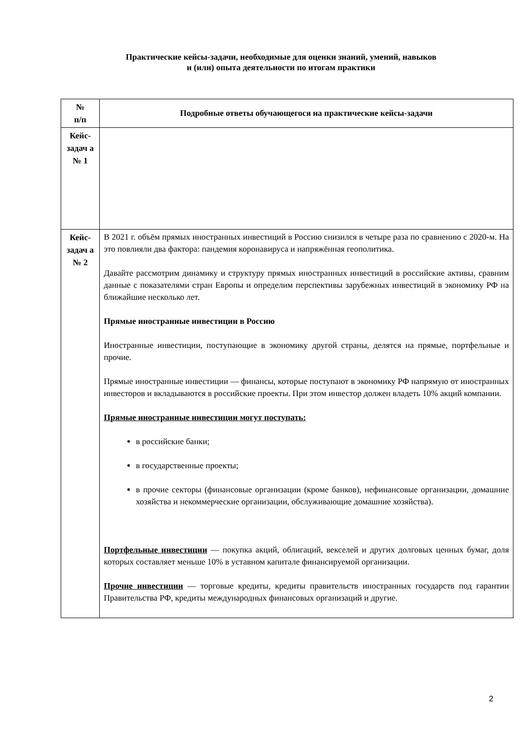Практические кейсы-задачи, необходимые для оценки знаний, умений, навыков
и (или) опыта деятельности по итогам практики
| № п/п | Подробные ответы обучающегося на практические кейсы-задачи |
| --- | --- |
| Кейс-задач а № 1 | |
| Кейс-задач а № 2 | В 2021 г. объём прямых иностранных инвестиций в Россию снизился в четыре раза по сравнению с 2020-м. На это повлияли два фактора: пандемия коронавируса и напряжённая геополитика. Давайте рассмотрим динамику и структуру прямых иностранных инвестиций в российские активы, сравним данные с показателями стран Европы и определим перспективы зарубежных инвестиций в экономику РФ на ближайшие несколько лет. Прямые иностранные инвестиции в Россию Иностранные инвестиции, поступающие в экономику другой страны, делятся на прямые, портфельные и прочие. Прямые иностранные инвестиции — финансы, которые поступают в экономику РФ напрямую от иностранных инвесторов и вкладываются в российские проекты. При этом инвестор должен владеть 10% акций компании. Прямые иностранные инвестиции могут поступать: в российские банки; в государственные проекты; в прочие секторы (финансовые организации (кроме банков), нефинансовые организации, домашние хозяйства и некоммерческие организации, обслуживающие домашние хозяйства). Портфельные инвестиции — покупка акций, облигаций, векселей и других долговых ценных бумаг, доля которых составляет меньше 10% в уставном капитале финансируемой организации. Прочие инвестиции — торговые кредиты, кредиты правительств иностранных государств под гарантии Правительства РФ, кредиты международных финансовых организаций и другие. |
2